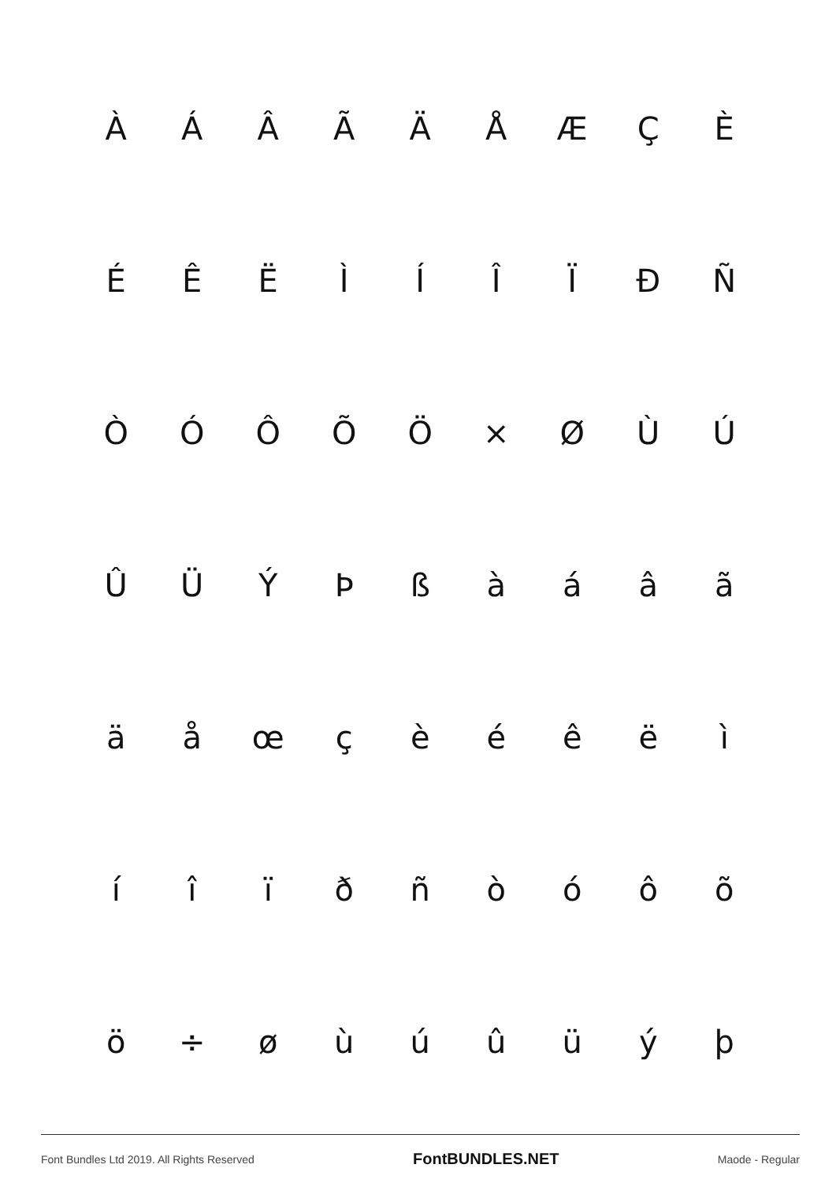| À | Á | Â | Ã | Ä | Å | Æ | Ç | È |
| É | Ê | Ë | Ì | Í | Î | Ï | Ð | Ñ |
| Ò | Ó | Ô | Õ | Ö | × | Ø | Ù | Ú |
| Û | Ü | Ý | Þ | ß | à | á | â | ã |
| ä | å | œ | ç | è | é | ê | ë | ì |
| í | î | ï | ð | ñ | ò | ó | ô | õ |
| ö | ÷ | ø | ù | ú | û | ü | ý | þ |
Font Bundles Ltd 2019. All Rights Reserved FontBUNDLES.NET Maode - Regular